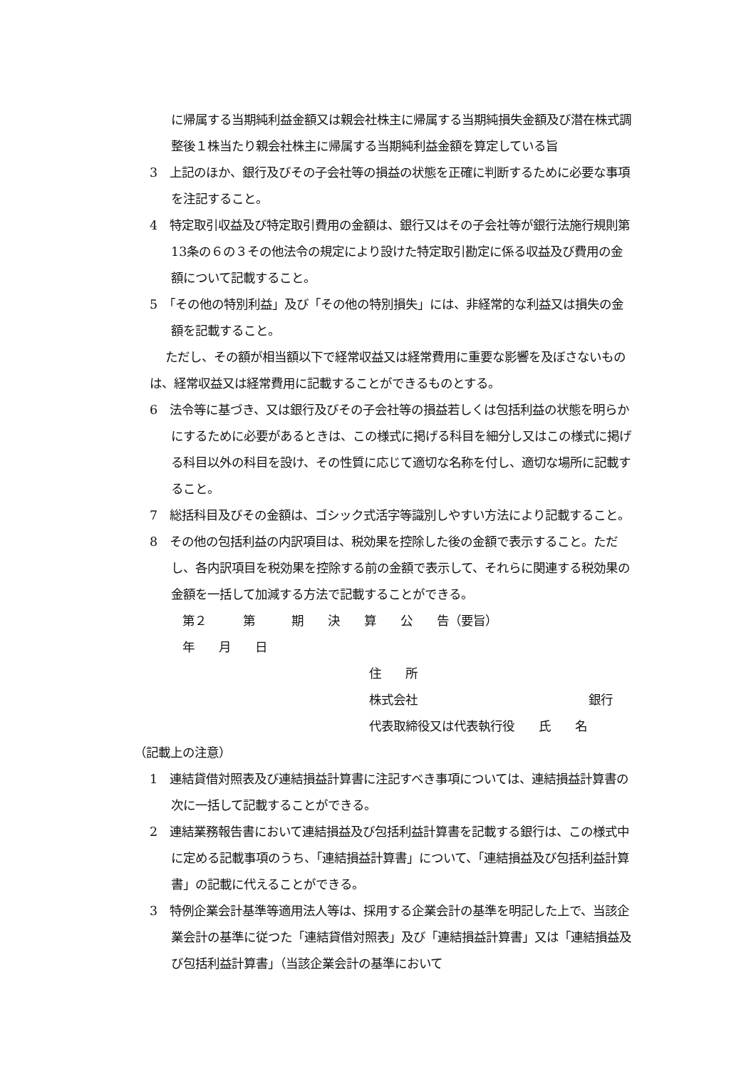に帰属する当期純利益金額又は親会社株主に帰属する当期純損失金額及び潜在株式調整後１株当たり親会社株主に帰属する当期純利益金額を算定している旨
3　上記のほか、銀行及びその子会社等の損益の状態を正確に判断するために必要な事項を注記すること。
4　特定取引収益及び特定取引費用の金額は、銀行又はその子会社等が銀行法施行規則第13条の６の３その他法令の規定により設けた特定取引勘定に係る収益及び費用の金額について記載すること。
5　「その他の特別利益」及び「その他の特別損失」には、非経常的な利益又は損失の金額を記載すること。
ただし、その額が相当額以下で経常収益又は経常費用に重要な影響を及ぼさないものは、経常収益又は経常費用に記載することができるものとする。
6　法令等に基づき、又は銀行及びその子会社等の損益若しくは包括利益の状態を明らかにするために必要があるときは、この様式に掲げる科目を細分し又はこの様式に掲げる科目以外の科目を設け、その性質に応じて適切な名称を付し、適切な場所に記載すること。
7　総括科目及びその金額は、ゴシック式活字等識別しやすい方法により記載すること。
8　その他の包括利益の内訳項目は、税効果を控除した後の金額で表示すること。ただし、各内訳項目を税効果を控除する前の金額で表示して、それらに関連する税効果の金額を一括して加減する方法で記載することができる。
第２　　　第　　　期　　決　　算　　公　　告（要旨）
年　　月　　日
住　　所
株式会社 銀行
代表取締役又は代表執行役　　氏　　名
（記載上の注意）
1　連結貸借対照表及び連結損益計算書に注記すべき事項については、連結損益計算書の次に一括して記載することができる。
2　連結業務報告書において連結損益及び包括利益計算書を記載する銀行は、この様式中に定める記載事項のうち、「連結損益計算書」について、「連結損益及び包括利益計算書」の記載に代えることができる。
3　特例企業会計基準等適用法人等は、採用する企業会計の基準を明記した上で、当該企業会計の基準に従つた「連結貸借対照表」及び「連結損益計算書」又は「連結損益及び包括利益計算書」（当該企業会計の基準において